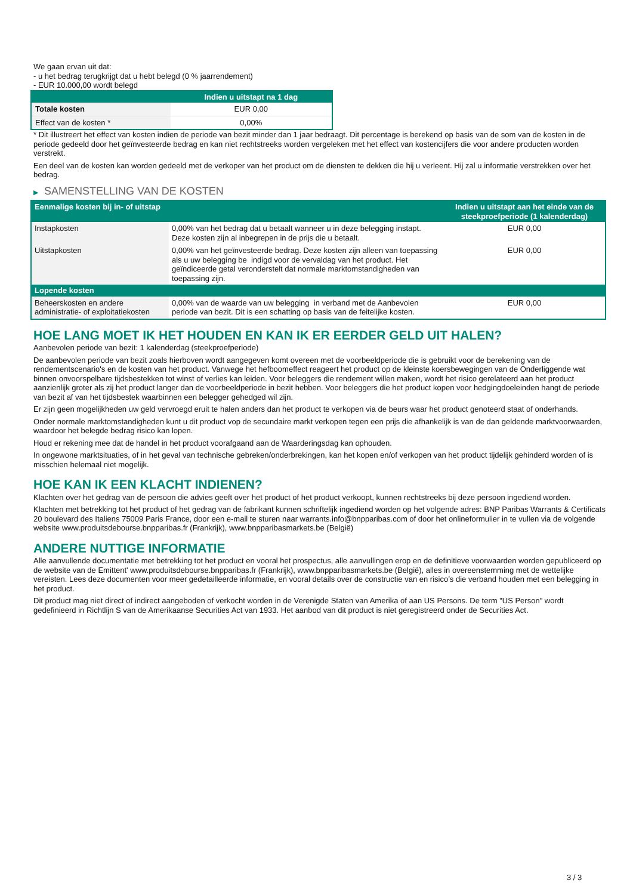We gaan ervan uit dat:
- u het bedrag terugkrijgt dat u hebt belegd (0 % jaarrendement)
- EUR 10.000,00 wordt belegd
| | Indien u uitstapt na 1 dag |
| --- | --- |
| Totale kosten | EUR 0,00 |
| Effect van de kosten * | 0,00% |
* Dit illustreert het effect van kosten indien de periode van bezit minder dan 1 jaar bedraagt. Dit percentage is berekend op basis van de som van de kosten in de periode gedeeld door het geïnvesteerde bedrag en kan niet rechtstreeks worden vergeleken met het effect van kostencijfers die voor andere producten worden verstrekt.
Een deel van de kosten kan worden gedeeld met de verkoper van het product om de diensten te dekken die hij u verleent. Hij zal u informatie verstrekken over het bedrag.
▶ SAMENSTELLING VAN DE KOSTEN
| Eenmalige kosten bij in- of uitstap | | Indien u uitstapt aan het einde van de steekproefperiode (1 kalenderdag) |
| --- | --- | --- |
| Instapkosten | 0,00% van het bedrag dat u betaalt wanneer u in deze belegging instapt. Deze kosten zijn al inbegrepen in de prijs die u betaalt. | EUR 0,00 |
| Uitstapkosten | 0,00% van het geïnvesteerde bedrag. Deze kosten zijn alleen van toepassing als u uw belegging be indigd voor de vervaldag van het product. Het geïndiceerde getal veronderstelt dat normale marktomstandigheden van toepassing zijn. | EUR 0,00 |
| Lopende kosten | | |
| Beheerskosten en andere administratie- of exploitatiekosten | 0,00% van de waarde van uw belegging in verband met de Aanbevolen periode van bezit. Dit is een schatting op basis van de feitelijke kosten. | EUR 0,00 |
HOE LANG MOET IK HET HOUDEN EN KAN IK ER EERDER GELD UIT HALEN?
Aanbevolen periode van bezit: 1 kalenderdag (steekproefperiode)
De aanbevolen periode van bezit zoals hierboven wordt aangegeven komt overeen met de voorbeeldperiode die is gebruikt voor de berekening van de rendementscenario's en de kosten van het product. Vanwege het hefboomeffect reageert het product op de kleinste koersbewegingen van de Onderliggende wat binnen onvoorspelbare tijdsbestekken tot winst of verlies kan leiden. Voor beleggers die rendement willen maken, wordt het risico gerelateerd aan het product aanzienlijk groter als zij het product langer dan de voorbeeldperiode in bezit hebben. Voor beleggers die het product kopen voor hedgingdoeleinden hangt de periode van bezit af van het tijdsbestek waarbinnen een belegger gehedged wil zijn.
Er zijn geen mogelijkheden uw geld vervroegd eruit te halen anders dan het product te verkopen via de beurs waar het product genoteerd staat of onderhands.
Onder normale marktomstandigheden kunt u dit product vop de secundaire markt verkopen tegen een prijs die afhankelijk is van de dan geldende marktvoorwaarden, waardoor het belegde bedrag risico kan lopen.
Houd er rekening mee dat de handel in het product voorafgaand aan de Waarderingsdag kan ophouden.
In ongewone marktsituaties, of in het geval van technische gebreken/onderbrekingen, kan het kopen en/of verkopen van het product tijdelijk gehinderd worden of is misschien helemaal niet mogelijk.
HOE KAN IK EEN KLACHT INDIENEN?
Klachten over het gedrag van de persoon die advies geeft over het product of het product verkoopt, kunnen rechtstreeks bij deze persoon ingediend worden.
Klachten met betrekking tot het product of het gedrag van de fabrikant kunnen schriftelijk ingediend worden op het volgende adres: BNP Paribas Warrants & Certificats 20 boulevard des Italiens 75009 Paris France, door een e-mail te sturen naar warrants.info@bnpparibas.com of door het onlineformulier in te vullen via de volgende website www.produitsdebourse.bnpparibas.fr (Frankrijk), www.bnpparibasmarkets.be (België)
ANDERE NUTTIGE INFORMATIE
Alle aanvullende documentatie met betrekking tot het product en vooral het prospectus, alle aanvullingen erop en de definitieve voorwaarden worden gepubliceerd op de website van de Emittent' www.produitsdebourse.bnpparibas.fr (Frankrijk), www.bnpparibasmarkets.be (België), alles in overeenstemming met de wettelijke vereisten. Lees deze documenten voor meer gedetailleerde informatie, en vooral details over de constructie van en risico’s die verband houden met een belegging in het product.
Dit product mag niet direct of indirect aangeboden of verkocht worden in de Verenigde Staten van Amerika of aan US Persons. De term "US Person" wordt gedefinieerd in Richtlijn S van de Amerikaanse Securities Act van 1933. Het aanbod van dit product is niet geregistreerd onder de Securities Act.
3 / 3